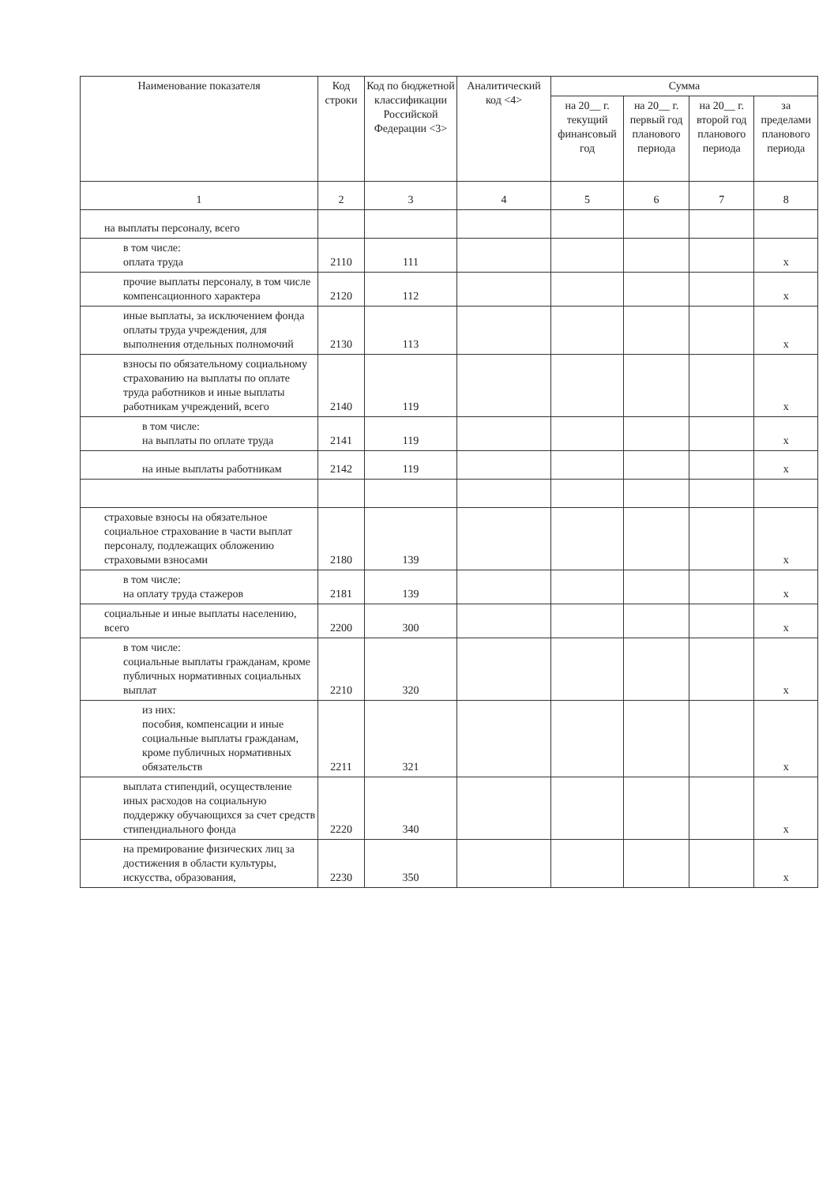| Наименование показателя | Код строки | Код по бюджетной классификации Российской Федерации <3> | Аналитический код <4> | Сумма | | | |
| --- | --- | --- | --- | --- | --- | --- | --- |
| | | | | на 20__ г. текущий финансовый год | на 20__ г. первый год планового периода | на 20__ г. второй год планового периода | за пределами планового периода |
| 1 | 2 | 3 | 4 | 5 | 6 | 7 | 8 |
| на выплаты персоналу, всего | | | | | | | |
| в том числе: оплата труда | 2110 | 111 | | | | | x |
| прочие выплаты персоналу, в том числе компенсационного характера | 2120 | 112 | | | | | x |
| иные выплаты, за исключением фонда оплаты труда учреждения, для выполнения отдельных полномочий | 2130 | 113 | | | | | x |
| взносы по обязательному социальному страхованию на выплаты по оплате труда работников и иные выплаты работникам учреждений, всего | 2140 | 119 | | | | | x |
| в том числе: на выплаты по оплате труда | 2141 | 119 | | | | | x |
| на иные выплаты работникам | 2142 | 119 | | | | | x |
| страховые взносы на обязательное социальное страхование в части выплат персоналу, подлежащих обложению страховыми взносами | 2180 | 139 | | | | | x |
| в том числе: на оплату труда стажеров | 2181 | 139 | | | | | x |
| социальные и иные выплаты населению, всего | 2200 | 300 | | | | | x |
| в том числе: социальные выплаты гражданам, кроме публичных нормативных социальных выплат | 2210 | 320 | | | | | x |
| из них: пособия, компенсации и иные социальные выплаты гражданам, кроме публичных нормативных обязательств | 2211 | 321 | | | | | x |
| выплата стипендий, осуществление иных расходов на социальную поддержку обучающихся за счет средств стипендиального фонда | 2220 | 340 | | | | | x |
| на премирование физических лиц за достижения в области культуры, искусства, образования, | 2230 | 350 | | | | | x |